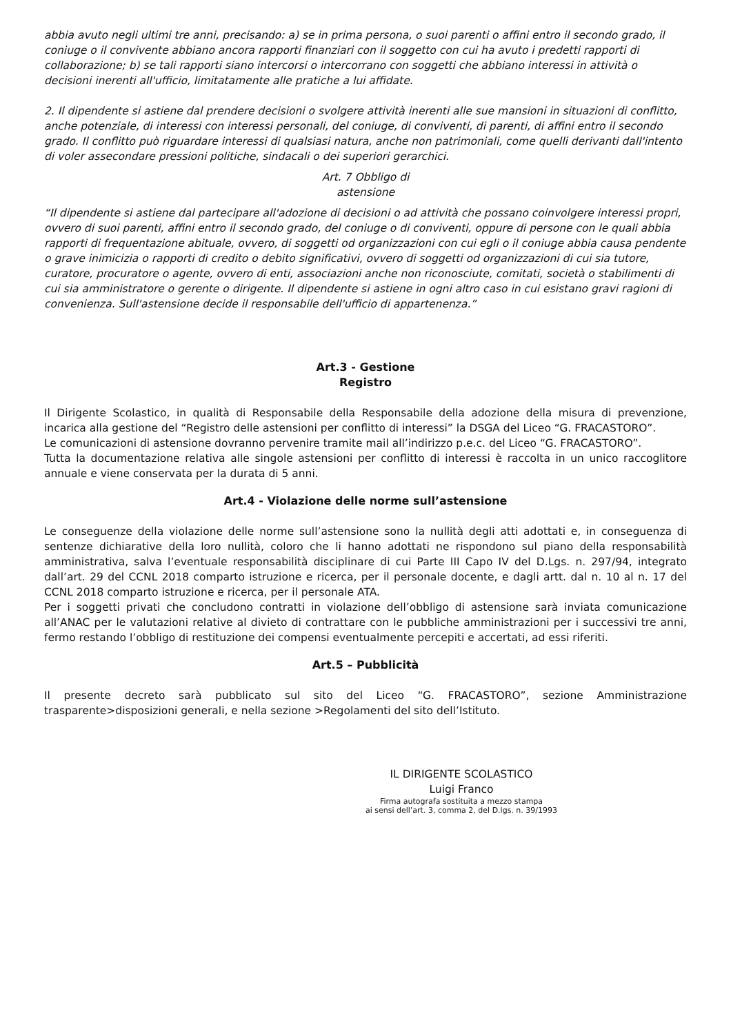abbia avuto negli ultimi tre anni, precisando: a) se in prima persona, o suoi parenti o affini entro il secondo grado, il coniuge o il convivente abbiano ancora rapporti finanziari con il soggetto con cui ha avuto i predetti rapporti di collaborazione; b) se tali rapporti siano intercorsi o intercorrano con soggetti che abbiano interessi in attività o decisioni inerenti all'ufficio, limitatamente alle pratiche a lui affidate.
2. Il dipendente si astiene dal prendere decisioni o svolgere attività inerenti alle sue mansioni in situazioni di conflitto, anche potenziale, di interessi con interessi personali, del coniuge, di conviventi, di parenti, di affini entro il secondo grado. Il conflitto può riguardare interessi di qualsiasi natura, anche non patrimoniali, come quelli derivanti dall'intento di voler assecondare pressioni politiche, sindacali o dei superiori gerarchici.
Art. 7 Obbligo di
astensione
“Il dipendente si astiene dal partecipare all'adozione di decisioni o ad attività che possano coinvolgere interessi propri, ovvero di suoi parenti, affini entro il secondo grado, del coniuge o di conviventi, oppure di persone con le quali abbia rapporti di frequentazione abituale, ovvero, di soggetti od organizzazioni con cui egli o il coniuge abbia causa pendente o grave inimicizia o rapporti di credito o debito significativi, ovvero di soggetti od organizzazioni di cui sia tutore, curatore, procuratore o agente, ovvero di enti, associazioni anche non riconosciute, comitati, società o stabilimenti di cui sia amministratore o gerente o dirigente. Il dipendente si astiene in ogni altro caso in cui esistano gravi ragioni di convenienza. Sull'astensione decide il responsabile dell'ufficio di appartenenza.”
Art.3 - Gestione
Registro
Il Dirigente Scolastico, in qualità di Responsabile della Responsabile della adozione della misura di prevenzione, incarica alla gestione del “Registro delle astensioni per conflitto di interessi” la DSGA del Liceo “G. FRACASTORO”.
Le comunicazioni di astensione dovranno pervenire tramite mail all’indirizzo p.e.c. del Liceo “G. FRACASTORO”.
Tutta la documentazione relativa alle singole astensioni per conflitto di interessi è raccolta in un unico raccoglitore annuale e viene conservata per la durata di 5 anni.
Art.4 - Violazione delle norme sull’astensione
Le conseguenze della violazione delle norme sull’astensione sono la nullità degli atti adottati e, in conseguenza di sentenze dichiarative della loro nullità, coloro che li hanno adottati ne rispondono sul piano della responsabilità amministrativa, salva l’eventuale responsabilità disciplinare di cui Parte III Capo IV del D.Lgs. n. 297/94, integrato dall’art. 29 del CCNL 2018 comparto istruzione e ricerca, per il personale docente, e dagli artt. dal n. 10 al n. 17 del CCNL 2018 comparto istruzione e ricerca, per il personale ATA.
Per i soggetti privati che concludono contratti in violazione dell’obbligo di astensione sarà inviata comunicazione all’ANAC per le valutazioni relative al divieto di contrattare con le pubbliche amministrazioni per i successivi tre anni, fermo restando l’obbligo di restituzione dei compensi eventualmente percepiti e accertati, ad essi riferiti.
Art.5 – Pubblicità
Il presente decreto sarà pubblicato sul sito del Liceo “G. FRACASTORO”, sezione Amministrazione trasparente>disposizioni generali, e nella sezione >Regolamenti del sito dell’Istituto.
IL DIRIGENTE SCOLASTICO
Luigi Franco
Firma autografa sostituita a mezzo stampa
ai sensi dell’art. 3, comma 2, del D.lgs. n. 39/1993